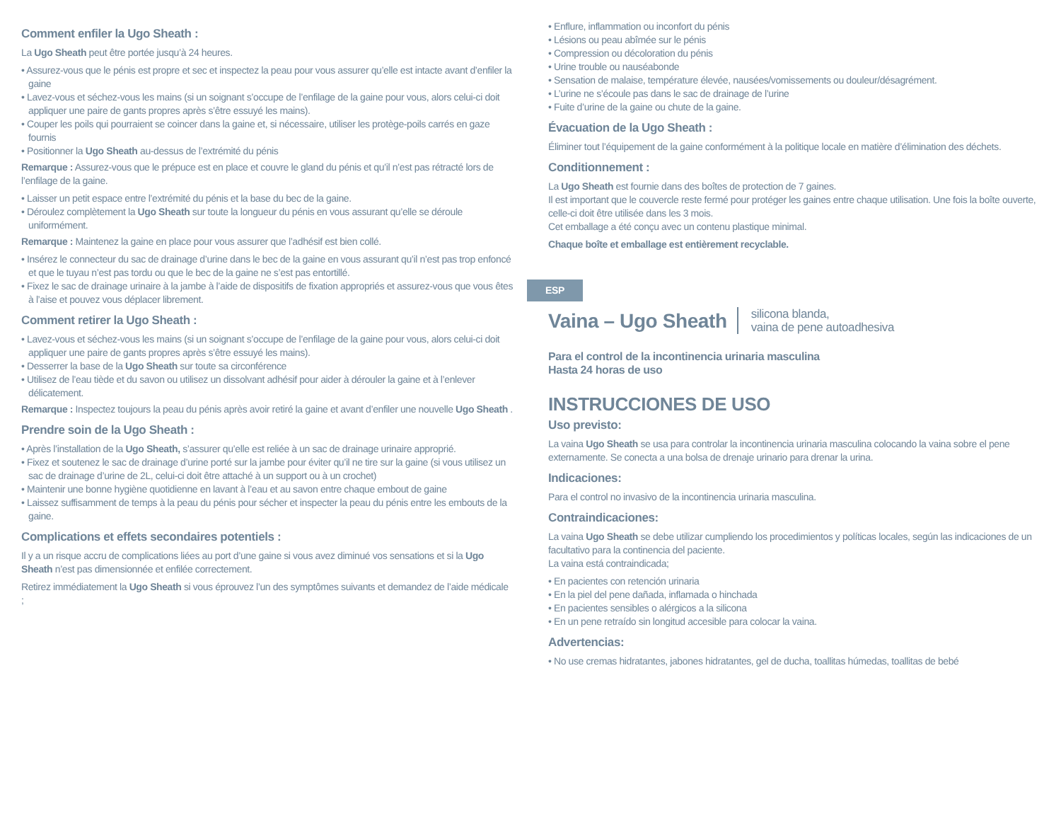Comment enfiler la Ugo Sheath :
La Ugo Sheath peut être portée jusqu’à 24 heures.
• Assurez-vous que le pénis est propre et sec et inspectez la peau pour vous assurer qu’elle est intacte avant d’enfiler la gaine
• Lavez-vous et séchez-vous les mains (si un soignant s’occupe de l’enfilage de la gaine pour vous, alors celui-ci doit appliquer une paire de gants propres après s’être essuyé les mains).
• Couper les poils qui pourraient se coincer dans la gaine et, si nécessaire, utiliser les protège-poils carrés en gaze fournis
• Positionner la Ugo Sheath au-dessus de l’extrémité du pénis
Remarque : Assurez-vous que le prépuce est en place et couvre le gland du pénis et qu’il n’est pas rétracté lors de l’enfilage de la gaine.
• Laisser un petit espace entre l’extrémité du pénis et la base du bec de la gaine.
• Déroulez complètement la Ugo Sheath sur toute la longueur du pénis en vous assurant qu’elle se déroule uniformément.
Remarque : Maintenez la gaine en place pour vous assurer que l’adhésif est bien collé.
• Insérez le connecteur du sac de drainage d’urine dans le bec de la gaine en vous assurant qu’il n’est pas trop enfoncé et que le tuyau n’est pas tordu ou que le bec de la gaine ne s’est pas entortillé.
• Fixez le sac de drainage urinaire à la jambe à l’aide de dispositifs de fixation appropriés et assurez-vous que vous êtes à l’aise et pouvez vous déplacer librement.
Comment retirer la Ugo Sheath :
• Lavez-vous et séchez-vous les mains (si un soignant s’occupe de l’enfilage de la gaine pour vous, alors celui-ci doit appliquer une paire de gants propres après s’être essuyé les mains).
• Desserrer la base de la Ugo Sheath sur toute sa circonférence
• Utilisez de l’eau tiède et du savon ou utilisez un dissolvant adhésif pour aider à dérouler la gaine et à l’enlever délicatement.
Remarque : Inspectez toujours la peau du pénis après avoir retiré la gaine et avant d’enfiler une nouvelle Ugo Sheath .
Prendre soin de la Ugo Sheath :
• Après l’installation de la Ugo Sheath, s’assurer qu’elle est reliée à un sac de drainage urinaire approprié.
• Fixez et soutenez le sac de drainage d’urine porté sur la jambe pour éviter qu’il ne tire sur la gaine (si vous utilisez un sac de drainage d’urine de 2L, celui-ci doit être attaché à un support ou à un crochet)
• Maintenir une bonne hygiène quotidienne en lavant à l’eau et au savon entre chaque embout de gaine
• Laissez suffisamment de temps à la peau du pénis pour sécher et inspecter la peau du pénis entre les embouts de la gaine.
Complications et effets secondaires potentiels :
Il y a un risque accru de complications liées au port d’une gaine si vous avez diminué vos sensations et si la Ugo Sheath n’est pas dimensionnée et enfilée correctement.
Retirez immédiatement la Ugo Sheath si vous éprouvez l’un des symptômes suivants et demandez de l’aide médicale ;
• Enflure, inflammation ou inconfort du pénis
• Lésions ou peau abîmée sur le pénis
• Compression ou décoloration du pénis
• Urine trouble ou nauséabonde
• Sensation de malaise, température élevée, nausées/vomissements ou douleur/désagrément.
• L’urine ne s’écoule pas dans le sac de drainage de l’urine
• Fuite d’urine de la gaine ou chute de la gaine.
Évacuation de la Ugo Sheath :
Éliminer tout l’équipement de la gaine conformément à la politique locale en matière d’élimination des déchets.
Conditionnement :
La Ugo Sheath est fournie dans des boîtes de protection de 7 gaines.
Il est important que le couvercle reste fermé pour protéger les gaines entre chaque utilisation. Une fois la boîte ouverte, celle-ci doit être utilisée dans les 3 mois.
Cet emballage a été conçu avec un contenu plastique minimal.
Chaque boîte et emballage est entièrement recyclable.
ESP
Vaina – Ugo Sheath silicona blanda,
vaina de pene autoadhesiva
Para el control de la incontinencia urinaria masculina
Hasta 24 horas de uso
INSTRUCCIONES DE USO
Uso previsto:
La vaina Ugo Sheath se usa para controlar la incontinencia urinaria masculina colocando la vaina sobre el pene externamente. Se conecta a una bolsa de drenaje urinario para drenar la urina.
Indicaciones:
Para el control no invasivo de la incontinencia urinaria masculina.
Contraindicaciones:
La vaina Ugo Sheath se debe utilizar cumpliendo los procedimientos y políticas locales, según las indicaciones de un facultativo para la continencia del paciente.
La vaina está contraindicada;
• En pacientes con retención urinaria
• En la piel del pene dañada, inflamada o hinchada
• En pacientes sensibles o alérgicos a la silicona
• En un pene retraído sin longitud accesible para colocar la vaina.
Advertencias:
• No use cremas hidratantes, jabones hidratantes, gel de ducha, toallitas húmedas, toallitas de bebé